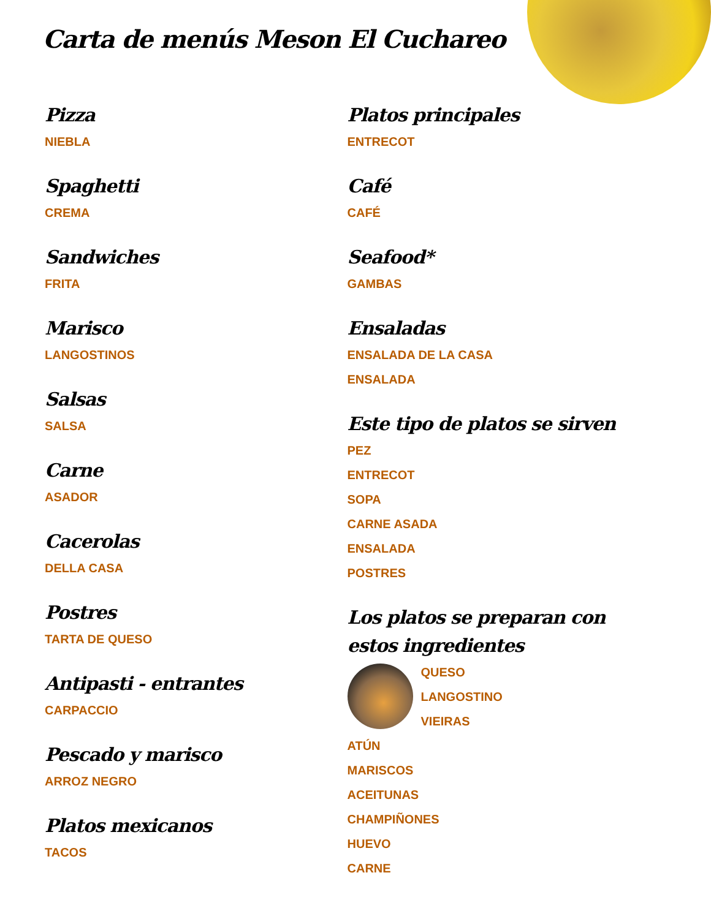Carta de menús Meson El Cuchareo
Pizza
NIEBLA
Spaghetti
CREMA
Sandwiches
FRITA
Marisco
LANGOSTINOS
Salsas
SALSA
Carne
ASADOR
Cacerolas
DELLA CASA
Postres
TARTA DE QUESO
Antipasti - entrantes
CARPACCIO
Pescado y marisco
ARROZ NEGRO
Platos mexicanos
TACOS
Platos principales
ENTRECOT
Café
CAFÉ
Seafood*
GAMBAS
Ensaladas
ENSALADA DE LA CASA
ENSALADA
Este tipo de platos se sirven
PEZ
ENTRECOT
SOPA
CARNE ASADA
ENSALADA
POSTRES
Los platos se preparan con estos ingredientes
QUESO
LANGOSTINO
VIEIRAS
ATÚN
MARISCOS
ACEITUNAS
CHAMPIÑONES
HUEVO
CARNE